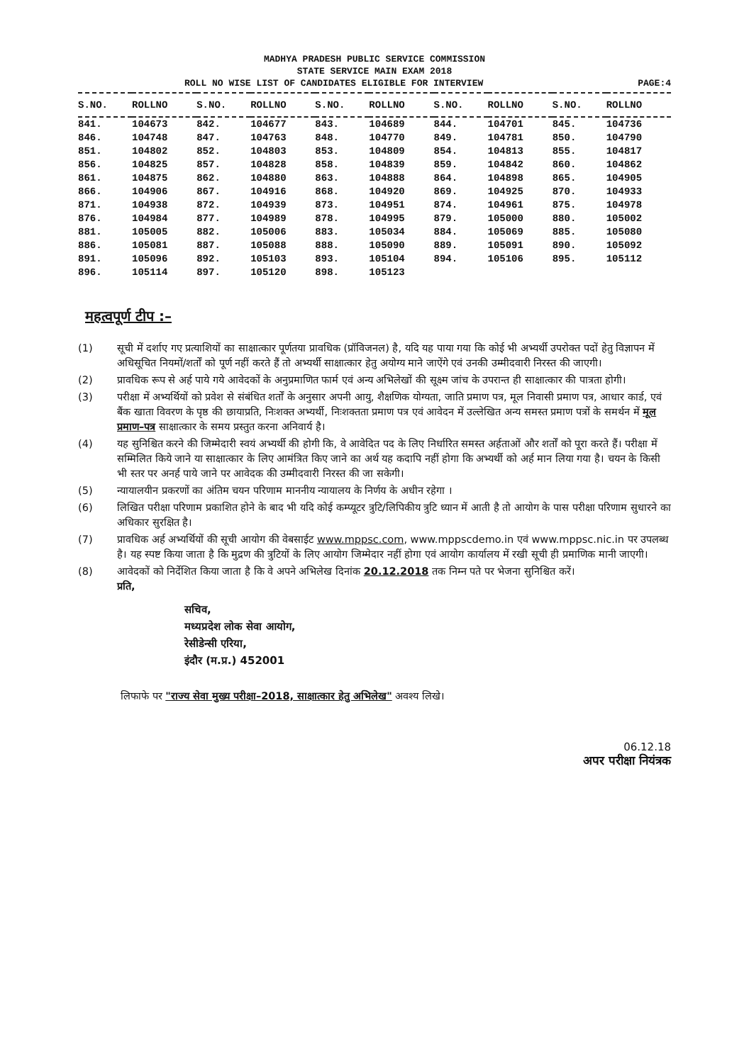MADHYA PRADESH PUBLIC SERVICE COMMISSION
STATE SERVICE MAIN EXAM 2018
ROLL NO WISE LIST OF CANDIDATES ELIGIBLE FOR INTERVIEW PAGE:4
| S.NO. | ROLLNO | S.NO. | ROLLNO | S.NO. | ROLLNO | S.NO. | ROLLNO | S.NO. | ROLLNO |
| --- | --- | --- | --- | --- | --- | --- | --- | --- | --- |
| 841. | 104673 | 842. | 104677 | 843. | 104689 | 844. | 104701 | 845. | 104736 |
| 846. | 104748 | 847. | 104763 | 848. | 104770 | 849. | 104781 | 850. | 104790 |
| 851. | 104802 | 852. | 104803 | 853. | 104809 | 854. | 104813 | 855. | 104817 |
| 856. | 104825 | 857. | 104828 | 858. | 104839 | 859. | 104842 | 860. | 104862 |
| 861. | 104875 | 862. | 104880 | 863. | 104888 | 864. | 104898 | 865. | 104905 |
| 866. | 104906 | 867. | 104916 | 868. | 104920 | 869. | 104925 | 870. | 104933 |
| 871. | 104938 | 872. | 104939 | 873. | 104951 | 874. | 104961 | 875. | 104978 |
| 876. | 104984 | 877. | 104989 | 878. | 104995 | 879. | 105000 | 880. | 105002 |
| 881. | 105005 | 882. | 105006 | 883. | 105034 | 884. | 105069 | 885. | 105080 |
| 886. | 105081 | 887. | 105088 | 888. | 105090 | 889. | 105091 | 890. | 105092 |
| 891. | 105096 | 892. | 105103 | 893. | 105104 | 894. | 105106 | 895. | 105112 |
| 896. | 105114 | 897. | 105120 | 898. | 105123 | | | | |
महत्वपूर्ण टीप :–
(1) सूची में दर्शाए गए प्रत्याशियों का साक्षात्कार पूर्णतया प्रावधिक (प्रॉविजनल) है, यदि यह पाया गया कि कोई भी अभ्यर्थी उपरोक्त पदों हेतु विज्ञापन में अधिसूचित नियमों/शर्तों को पूर्ण नहीं करते हैं तो अभ्यर्थी साक्षात्कार हेतु अयोग्य माने जाऐंगे एवं उनकी उम्मीदवारी निरस्त की जाएगी।
(2) प्रावधिक रूप से अर्ह पाये गये आवेदकों के अनुप्रमाणित फार्म एवं अन्य अभिलेखों की सूक्ष्म जांच के उपरान्त ही साक्षात्कार की पात्रता होगी।
(3) परीक्षा में अभ्यर्थियों को प्रवेश से संबंधित शर्तों के अनुसार अपनी आयु, शैक्षणिक योग्यता, जाति प्रमाण पत्र, मूल निवासी प्रमाण पत्र, आधार कार्ड, एवं बैंक खाता विवरण के पृष्ठ की छायाप्रति, निःशक्त अभ्यर्थी, निःशक्तता प्रमाण पत्र एवं आवेदन में उल्लेखित अन्य समस्त प्रमाण पत्रों के समर्थन में मूल प्रमाण–पत्र साक्षात्कार के समय प्रस्तुत करना अनिवार्य है।
(4) यह सुनिश्चित करने की जिम्मेदारी स्वयं अभ्यर्थी की होगी कि, वे आवेदित पद के लिए निर्धारित समस्त अर्हताओं और शर्तों को पूरा करते हैं। परीक्षा में सम्मिलित किये जाने या साक्षात्कार के लिए आमंत्रित किए जाने का अर्थ यह कदापि नहीं होगा कि अभ्यर्थी को अर्ह मान लिया गया है। चयन के किसी भी स्तर पर अनर्ह पाये जाने पर आवेदक की उम्मीदवारी निरस्त की जा सकेगी।
(5) न्यायालयीन प्रकरणों का अंतिम चयन परिणाम माननीय न्यायालय के निर्णय के अधीन रहेगा ।
(6) लिखित परीक्षा परिणाम प्रकाशित होने के बाद भी यदि कोई कम्प्यूटर त्रुटि/लिपिकीय त्रुटि ध्यान में आती है तो आयोग के पास परीक्षा परिणाम सुधारने का अधिकार सुरक्षित है।
(7) प्रावधिक अर्ह अभ्यर्थियों की सूची आयोग की वेबसाईट www.mppsc.com, www.mppscdemo.in एवं www.mppsc.nic.in पर उपलब्ध है। यह स्पष्ट किया जाता है कि मुद्रण की त्रुटियों के लिए आयोग जिम्मेदार नहीं होगा एवं आयोग कार्यालय में रखी सूची ही प्रमाणिक मानी जाएगी।
(8) आवेदकों को निर्देशित किया जाता है कि वे अपने अभिलेख दिनांक 20.12.2018 तक निम्न पते पर भेजना सुनिश्चित करें।
प्रति,
सचिव,
मध्यप्रदेश लोक सेवा आयोग,
रेसीडेन्सी एरिया,
इंदौर (म.प्र.) 452001
लिफाफे पर "राज्य सेवा मुख्य परीक्षा–2018, साक्षात्कार हेतु अभिलेख" अवश्य लिखे।
06.12.18
अपर परीक्षा नियंत्रक